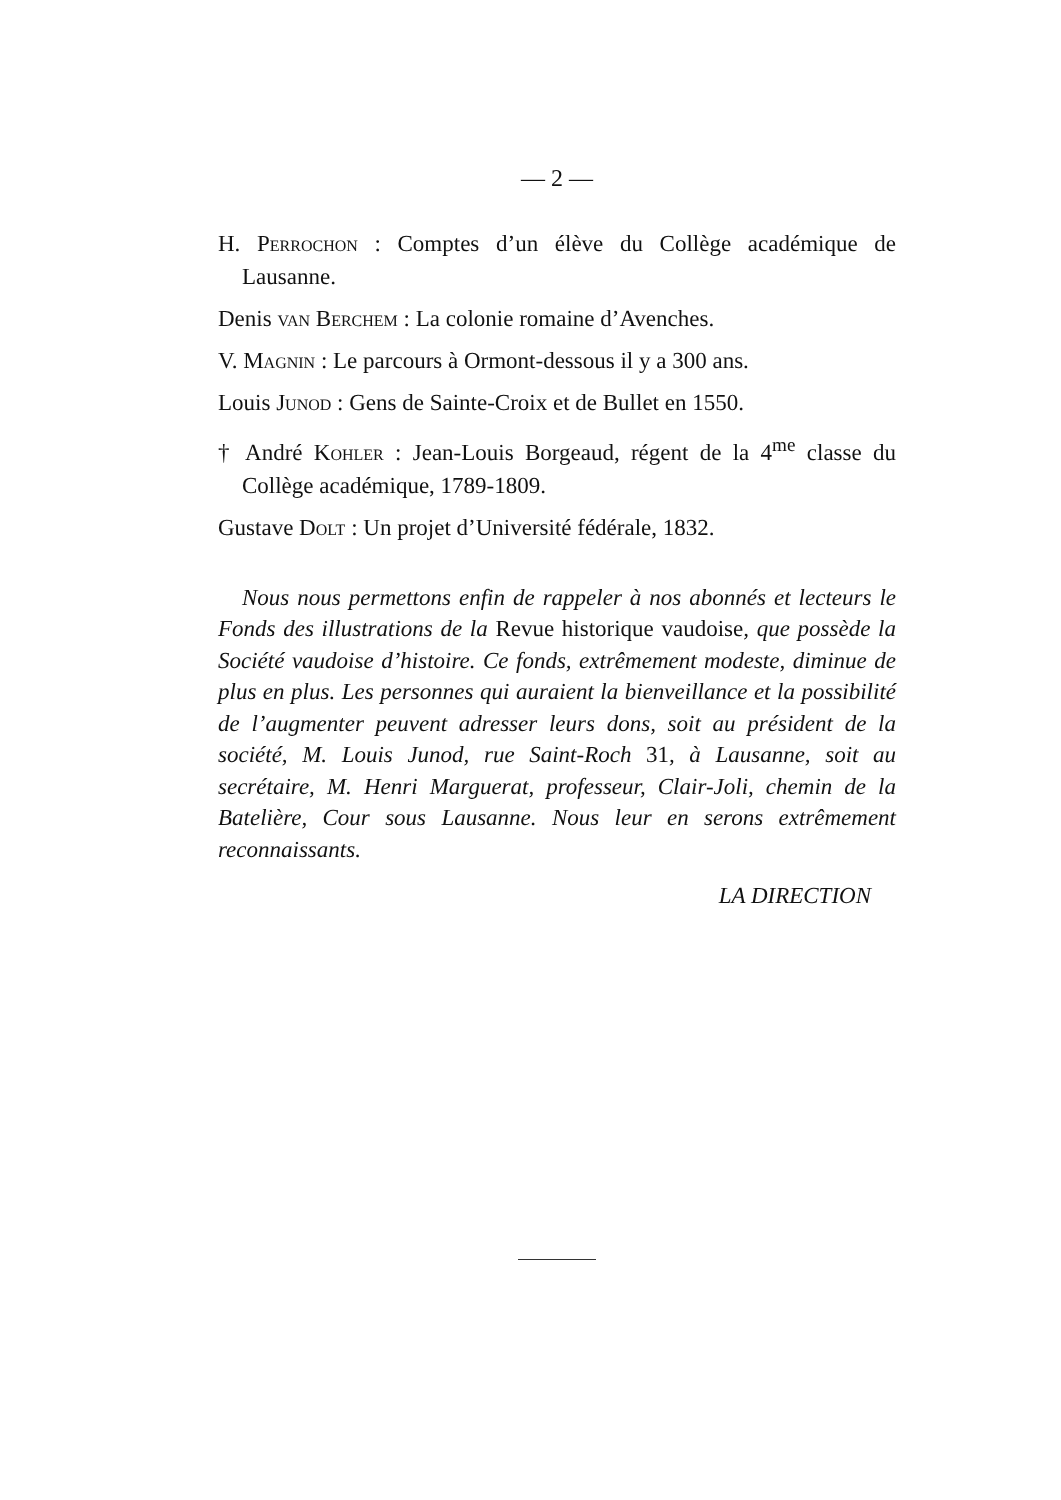— 2 —
H. Perrochon : Comptes d’un élève du Collège académique de Lausanne.
Denis van Berchem : La colonie romaine d’Avenches.
V. Magnin : Le parcours à Ormont-dessous il y a 300 ans.
Louis Junod : Gens de Sainte-Croix et de Bullet en 1550.
† André Kohler : Jean-Louis Borgeaud, régent de la 4<sup>me</sup> classe du Collège académique, 1789-1809.
Gustave Dolt : Un projet d’Université fédérale, 1832.
Nous nous permettons enfin de rappeler à nos abonnés et lecteurs le Fonds des illustrations de la Revue historique vaudoise, que possède la Société vaudoise d’histoire. Ce fonds, extrêmement modeste, diminue de plus en plus. Les personnes qui auraient la bienveillance et la possibilité de l’augmenter peuvent adresser leurs dons, soit au président de la société, M. Louis Junod, rue Saint-Roch 31, à Lausanne, soit au secrétaire, M. Henri Marguerat, professeur, Clair-Joli, chemin de la Batelière, Cour sous Lausanne. Nous leur en serons extrêmement reconnaissants.
LA DIRECTION